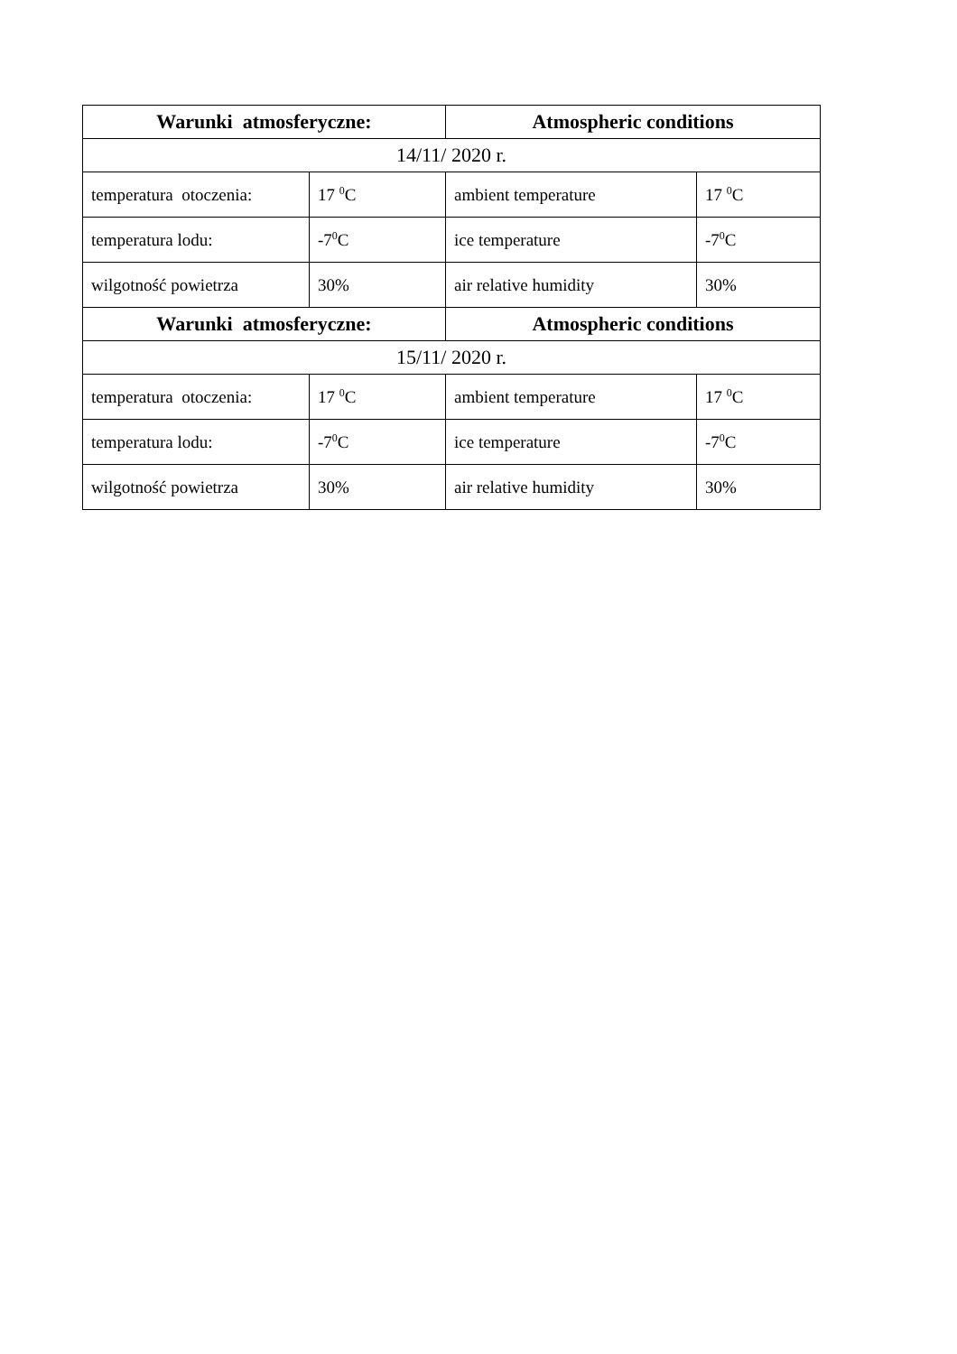| Warunki atmosferyczne: | | Atmospheric conditions | |
| --- | --- | --- | --- |
| 14/11/ 2020 r. | | | |
| temperatura otoczenia: | 17 <sup>0</sup>C | ambient temperature | 17 <sup>0</sup>C |
| temperatura lodu: | -7<sup>0</sup>C | ice temperature | -7<sup>0</sup>C |
| wilgotność powietrza | 30% | air relative humidity | 30% |
| Warunki atmosferyczne: | | Atmospheric conditions | |
| 15/11/ 2020 r. | | | |
| temperatura otoczenia: | 17 <sup>0</sup>C | ambient temperature | 17 <sup>0</sup>C |
| temperatura lodu: | -7<sup>0</sup>C | ice temperature | -7<sup>0</sup>C |
| wilgotność powietrza | 30% | air relative humidity | 30% |